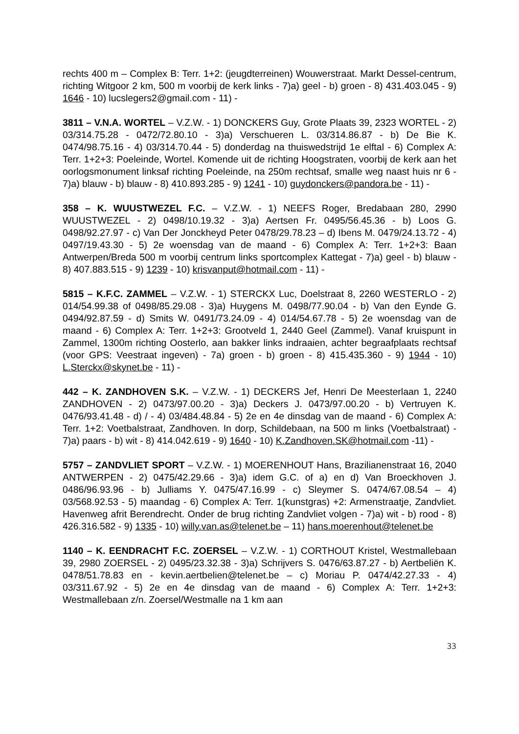rechts 400 m – Complex B: Terr. 1+2: (jeugdterreinen) Wouwerstraat. Markt Dessel-centrum, richting Witgoor 2 km, 500 m voorbij de kerk links - 7)a) geel - b) groen - 8) 431.403.045 - 9) 1646 - 10) lucslegers2@gmail.com - 11) -
3811 – V.N.A. WORTEL – V.Z.W. - 1) DONCKERS Guy, Grote Plaats 39, 2323 WORTEL - 2) 03/314.75.28 - 0472/72.80.10 - 3)a) Verschueren L. 03/314.86.87 - b) De Bie K. 0474/98.75.16 - 4) 03/314.70.44 - 5) donderdag na thuiswedstrijd 1e elftal - 6) Complex A: Terr. 1+2+3: Poeleinde, Wortel. Komende uit de richting Hoogstraten, voorbij de kerk aan het oorlogsmonument linksaf richting Poeleinde, na 250m rechtsaf, smalle weg naast huis nr 6 - 7)a) blauw - b) blauw - 8) 410.893.285 - 9) 1241 - 10) guydonckers@pandora.be - 11) -
358 – K. WUUSTWEZEL F.C. – V.Z.W. - 1) NEEFS Roger, Bredabaan 280, 2990 WUUSTWEZEL - 2) 0498/10.19.32 - 3)a) Aertsen Fr. 0495/56.45.36 - b) Loos G. 0498/92.27.97 - c) Van Der Jonckheyd Peter 0478/29.78.23 – d) Ibens M. 0479/24.13.72 - 4) 0497/19.43.30 - 5) 2e woensdag van de maand - 6) Complex A: Terr. 1+2+3: Baan Antwerpen/Breda 500 m voorbij centrum links sportcomplex Kattegat - 7)a) geel - b) blauw - 8) 407.883.515 - 9) 1239 - 10) krisvanput@hotmail.com - 11) -
5815 – K.F.C. ZAMMEL – V.Z.W. - 1) STERCKX Luc, Doelstraat 8, 2260 WESTERLO - 2) 014/54.99.38 of 0498/85.29.08 - 3)a) Huygens M. 0498/77.90.04 - b) Van den Eynde G. 0494/92.87.59 - d) Smits W. 0491/73.24.09 - 4) 014/54.67.78 - 5) 2e woensdag van de maand - 6) Complex A: Terr. 1+2+3: Grootveld 1, 2440 Geel (Zammel). Vanaf kruispunt in Zammel, 1300m richting Oosterlo, aan bakker links indraaien, achter begraafplaats rechtsaf (voor GPS: Veestraat ingeven) - 7a) groen - b) groen - 8) 415.435.360 - 9) 1944 - 10) L.Sterckx@skynet.be - 11) -
442 – K. ZANDHOVEN S.K. – V.Z.W. - 1) DECKERS Jef, Henri De Meesterlaan 1, 2240 ZANDHOVEN - 2) 0473/97.00.20 - 3)a) Deckers J. 0473/97.00.20 - b) Vertruyen K. 0476/93.41.48 - d) / - 4) 03/484.48.84 - 5) 2e en 4e dinsdag van de maand - 6) Complex A: Terr. 1+2: Voetbalstraat, Zandhoven. In dorp, Schildebaan, na 500 m links (Voetbalstraat) - 7)a) paars - b) wit - 8) 414.042.619 - 9) 1640 - 10) K.Zandhoven.SK@hotmail.com -11) -
5757 – ZANDVLIET SPORT – V.Z.W. - 1) MOERENHOUT Hans, Brazilianenstraat 16, 2040 ANTWERPEN - 2) 0475/42.29.66 - 3)a) idem G.C. of a) en d) Van Broeckhoven J. 0486/96.93.96 - b) Julliams Y. 0475/47.16.99 - c) Sleymer S. 0474/67.08.54 – 4) 03/568.92.53 - 5) maandag - 6) Complex A: Terr. 1(kunstgras) +2: Armenstraatje, Zandvliet. Havenweg afrit Berendrecht. Onder de brug richting Zandvliet volgen - 7)a) wit - b) rood - 8) 426.316.582 - 9) 1335 - 10) willy.van.as@telenet.be – 11) hans.moerenhout@telenet.be
1140 – K. EENDRACHT F.C. ZOERSEL – V.Z.W. - 1) CORTHOUT Kristel, Westmallebaan 39, 2980 ZOERSEL - 2) 0495/23.32.38 - 3)a) Schrijvers S. 0476/63.87.27 - b) Aertbeliën K. 0478/51.78.83 en - kevin.aertbelien@telenet.be – c) Moriau P. 0474/42.27.33 - 4) 03/311.67.92 - 5) 2e en 4e dinsdag van de maand - 6) Complex A: Terr. 1+2+3: Westmallebaan z/n. Zoersel/Westmalle na 1 km aan
33